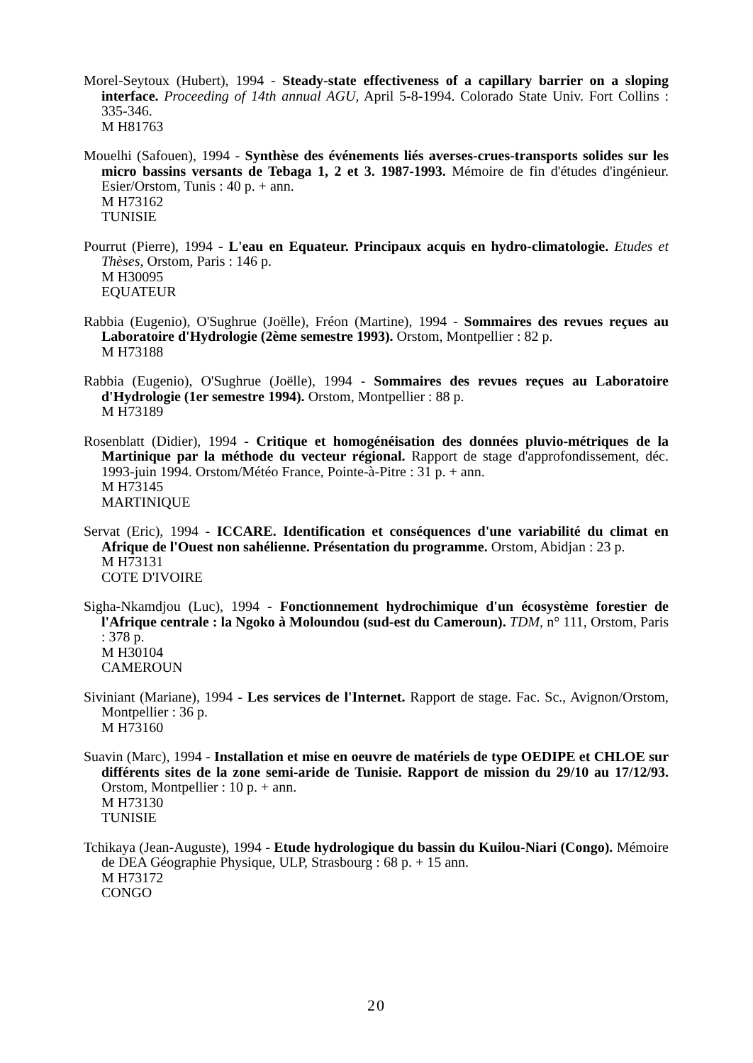Morel-Seytoux (Hubert), 1994 - Steady-state effectiveness of a capillary barrier on a sloping interface. Proceeding of 14th annual AGU, April 5-8-1994. Colorado State Univ. Fort Collins : 335-346.
M H81763
Mouelhi (Safouen), 1994 - Synthèse des événements liés averses-crues-transports solides sur les micro bassins versants de Tebaga 1, 2 et 3. 1987-1993. Mémoire de fin d'études d'ingénieur. Esier/Orstom, Tunis : 40 p. + ann.
M H73162
TUNISIE
Pourrut (Pierre), 1994 - L'eau en Equateur. Principaux acquis en hydro-climatologie. Etudes et Thèses, Orstom, Paris : 146 p.
M H30095
EQUATEUR
Rabbia (Eugenio), O'Sughrue (Joëlle), Fréon (Martine), 1994 - Sommaires des revues reçues au Laboratoire d'Hydrologie (2ème semestre 1993). Orstom, Montpellier : 82 p.
M H73188
Rabbia (Eugenio), O'Sughrue (Joëlle), 1994 - Sommaires des revues reçues au Laboratoire d'Hydrologie (1er semestre 1994). Orstom, Montpellier : 88 p.
M H73189
Rosenblatt (Didier), 1994 - Critique et homogénéisation des données pluvio-métriques de la Martinique par la méthode du vecteur régional. Rapport de stage d'approfondissement, déc. 1993-juin 1994. Orstom/Météo France, Pointe-à-Pitre : 31 p. + ann.
M H73145
MARTINIQUE
Servat (Eric), 1994 - ICCARE. Identification et conséquences d'une variabilité du climat en Afrique de l'Ouest non sahélienne. Présentation du programme. Orstom, Abidjan : 23 p.
M H73131
COTE D'IVOIRE
Sigha-Nkamdjou (Luc), 1994 - Fonctionnement hydrochimique d'un écosystème forestier de l'Afrique centrale : la Ngoko à Moloundou (sud-est du Cameroun). TDM, n° 111, Orstom, Paris : 378 p.
M H30104
CAMEROUN
Siviniant (Mariane), 1994 - Les services de l'Internet. Rapport de stage. Fac. Sc., Avignon/Orstom, Montpellier : 36 p.
M H73160
Suavin (Marc), 1994 - Installation et mise en oeuvre de matériels de type OEDIPE et CHLOE sur différents sites de la zone semi-aride de Tunisie. Rapport de mission du 29/10 au 17/12/93. Orstom, Montpellier : 10 p. + ann.
M H73130
TUNISIE
Tchikaya (Jean-Auguste), 1994 - Etude hydrologique du bassin du Kuilou-Niari (Congo). Mémoire de DEA Géographie Physique, ULP, Strasbourg : 68 p. + 15 ann.
M H73172
CONGO
20